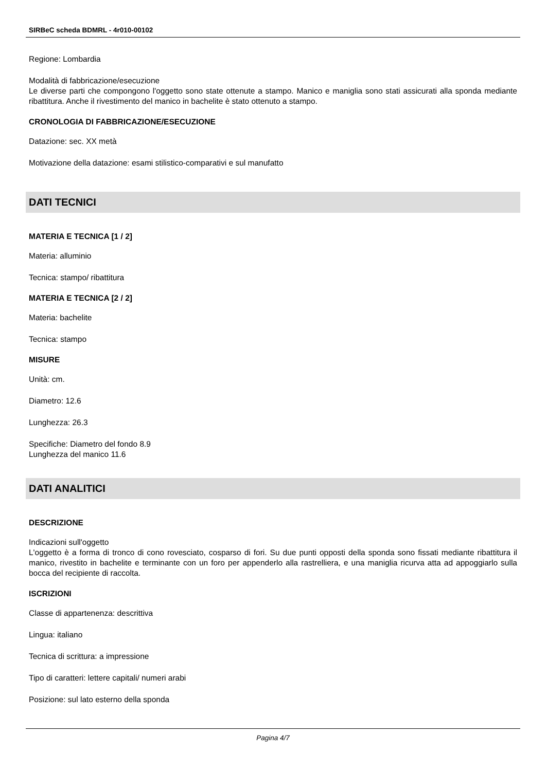SIRBeC scheda BDMRL - 4r010-00102
Regione: Lombardia
Modalità di fabbricazione/esecuzione
Le diverse parti che compongono l'oggetto sono state ottenute a stampo. Manico e maniglia sono stati assicurati alla sponda mediante ribattitura. Anche il rivestimento del manico in bachelite è stato ottenuto a stampo.
CRONOLOGIA DI FABBRICAZIONE/ESECUZIONE
Datazione: sec. XX metà
Motivazione della datazione: esami stilistico-comparativi e sul manufatto
DATI TECNICI
MATERIA E TECNICA [1 / 2]
Materia: alluminio
Tecnica: stampo/ ribattitura
MATERIA E TECNICA [2 / 2]
Materia: bachelite
Tecnica: stampo
MISURE
Unità: cm.
Diametro: 12.6
Lunghezza: 26.3
Specifiche: Diametro del fondo 8.9
Lunghezza del manico 11.6
DATI ANALITICI
DESCRIZIONE
Indicazioni sull'oggetto
L'oggetto è a forma di tronco di cono rovesciato, cosparso di fori. Su due punti opposti della sponda sono fissati mediante ribattitura il manico, rivestito in bachelite e terminante con un foro per appenderlo alla rastrelliera, e una maniglia ricurva atta ad appoggiarlo sulla bocca del recipiente di raccolta.
ISCRIZIONI
Classe di appartenenza: descrittiva
Lingua: italiano
Tecnica di scrittura: a impressione
Tipo di caratteri: lettere capitali/ numeri arabi
Posizione: sul lato esterno della sponda
Pagina 4/7